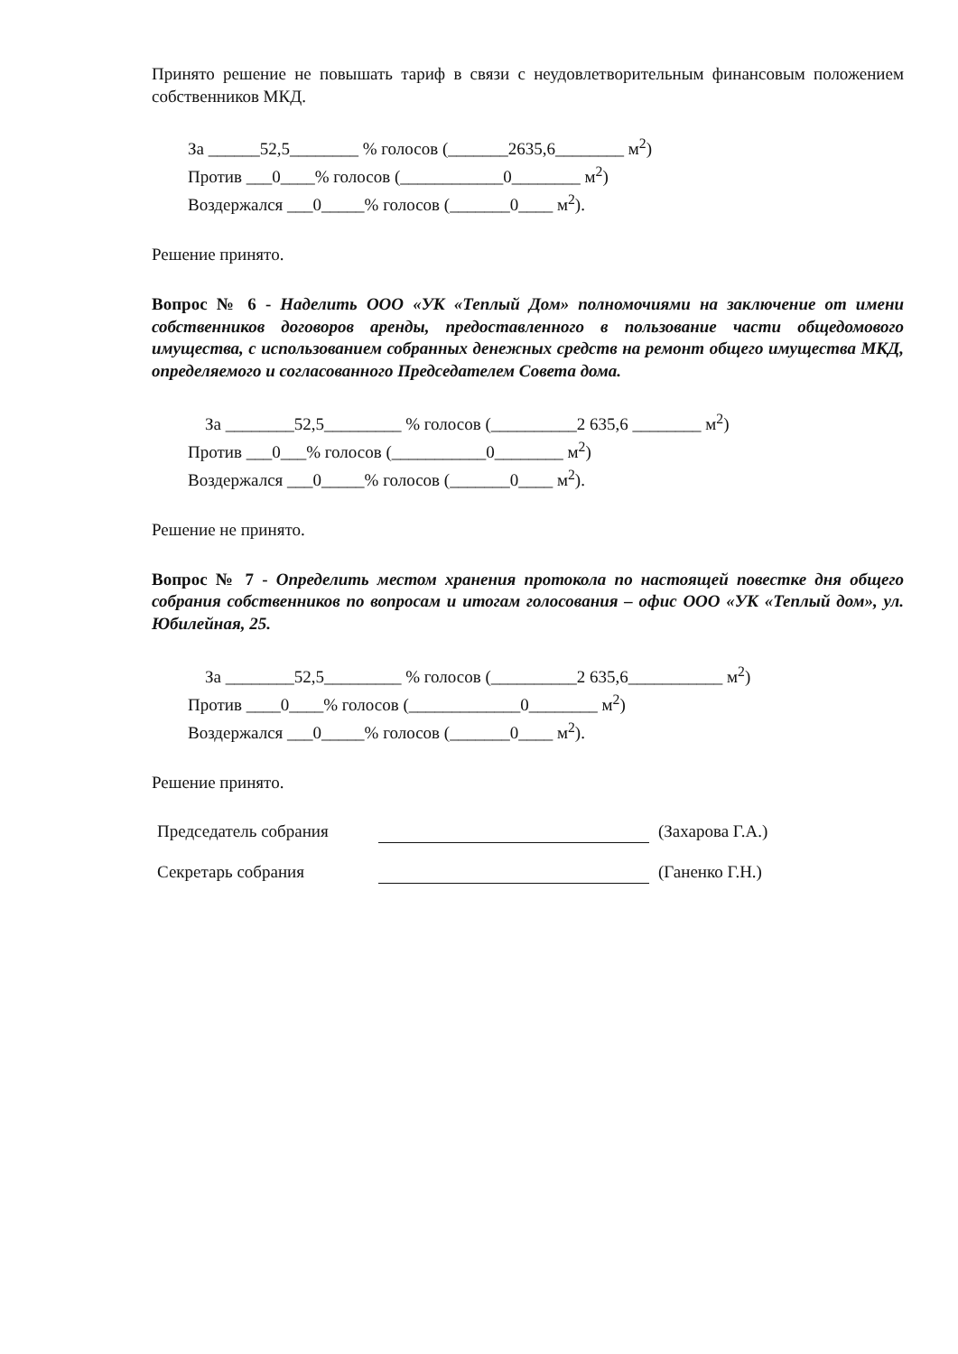Принято решение не повышать тариф в связи с неудовлетворительным финансовым положением собственников МКД.
За ______52,5________ % голосов (_______2635,6________ м<sup>2</sup>)
Против ___0____% голосов (____________0________ м<sup>2</sup>)
Воздержался ___0_____% голосов (_______0____ м<sup>2</sup>).
Решение принято.
Вопрос № 6 - Наделить ООО «УК «Теплый Дом» полномочиями на заключение от имени собственников договоров аренды, предоставленного в пользование части общедомового имущества, с использованием собранных денежных средств на ремонт общего имущества МКД, определяемого и согласованного Председателем Совета дома.
За ________52,5_________ % голосов (__________2 635,6 ________ м<sup>2</sup>)
Против ___0___% голосов (___________0________ м<sup>2</sup>)
Воздержался ___0_____% голосов (_______0____ м<sup>2</sup>).
Решение не принято.
Вопрос № 7 - Определить местом хранения протокола по настоящей повестке дня общего собрания собственников по вопросам и итогам голосования – офис ООО «УК «Теплый дом», ул. Юбилейная, 25.
За ________52,5_________ % голосов (__________2 635,6___________ м<sup>2</sup>)
Против ____0____% голосов (_____________0________ м<sup>2</sup>)
Воздержался ___0_____% голосов (_______0____ м<sup>2</sup>).
Решение принято.
Председатель собрания (Захарова Г.А.)
Секретарь собрания (Ганенко Г.Н.)